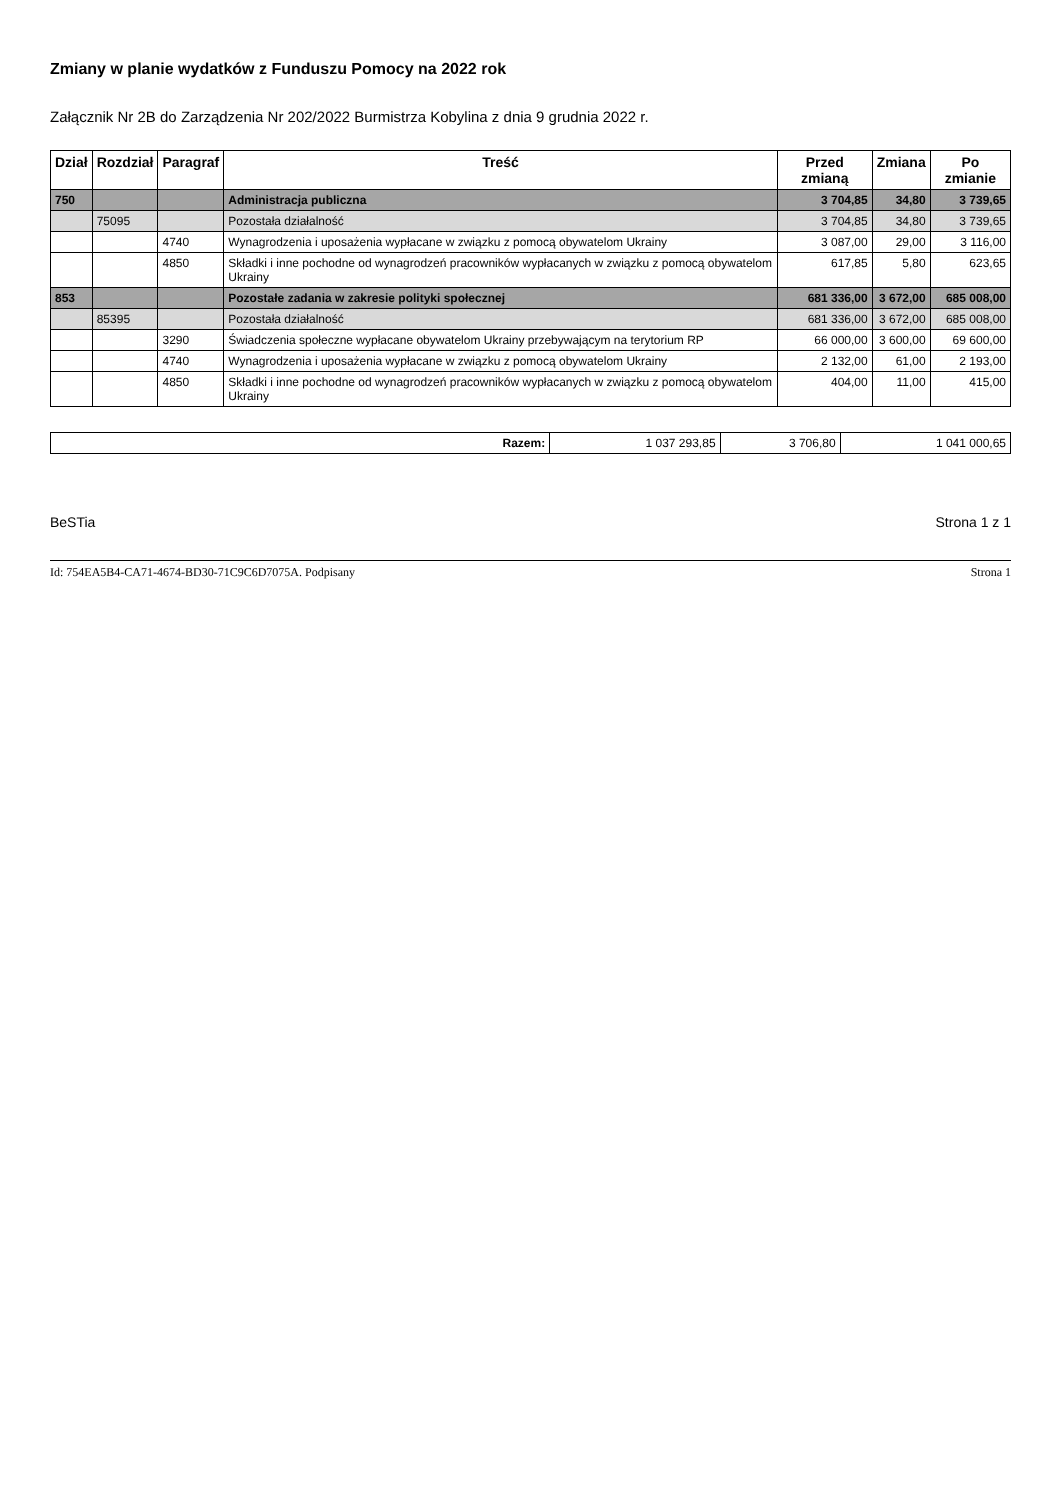Zmiany w planie wydatków z Funduszu Pomocy na 2022 rok
Załącznik Nr 2B do Zarządzenia Nr 202/2022 Burmistrza Kobylina z dnia 9 grudnia 2022 r.
| Dział | Rozdział | Paragraf | Treść | Przed zmianą | Zmiana | Po zmianie |
| --- | --- | --- | --- | --- | --- | --- |
| 750 | | | Administracja publiczna | 3 704,85 | 34,80 | 3 739,65 |
| | 75095 | | Pozostała działalność | 3 704,85 | 34,80 | 3 739,65 |
| | | 4740 | Wynagrodzenia i uposażenia wypłacane w związku z pomocą obywatelom Ukrainy | 3 087,00 | 29,00 | 3 116,00 |
| | | 4850 | Składki i inne pochodne od wynagrodzeń pracowników wypłacanych w związku z pomocą obywatelom Ukrainy | 617,85 | 5,80 | 623,65 |
| 853 | | | Pozostałe zadania w zakresie polityki społecznej | 681 336,00 | 3 672,00 | 685 008,00 |
| | 85395 | | Pozostała działalność | 681 336,00 | 3 672,00 | 685 008,00 |
| | | 3290 | Świadczenia społeczne wypłacane obywatelom Ukrainy przebywającym na terytorium RP | 66 000,00 | 3 600,00 | 69 600,00 |
| | | 4740 | Wynagrodzenia i uposażenia wypłacane w związku z pomocą obywatelom Ukrainy | 2 132,00 | 61,00 | 2 193,00 |
| | | 4850 | Składki i inne pochodne od wynagrodzeń pracowników wypłacanych w związku z pomocą obywatelom Ukrainy | 404,00 | 11,00 | 415,00 |
| Razem: | 1 037 293,85 | 3 706,80 | 1 041 000,65 |
BeSTia Strona 1 z 1
Id: 754EA5B4-CA71-4674-BD30-71C9C6D7075A. Podpisany Strona 1